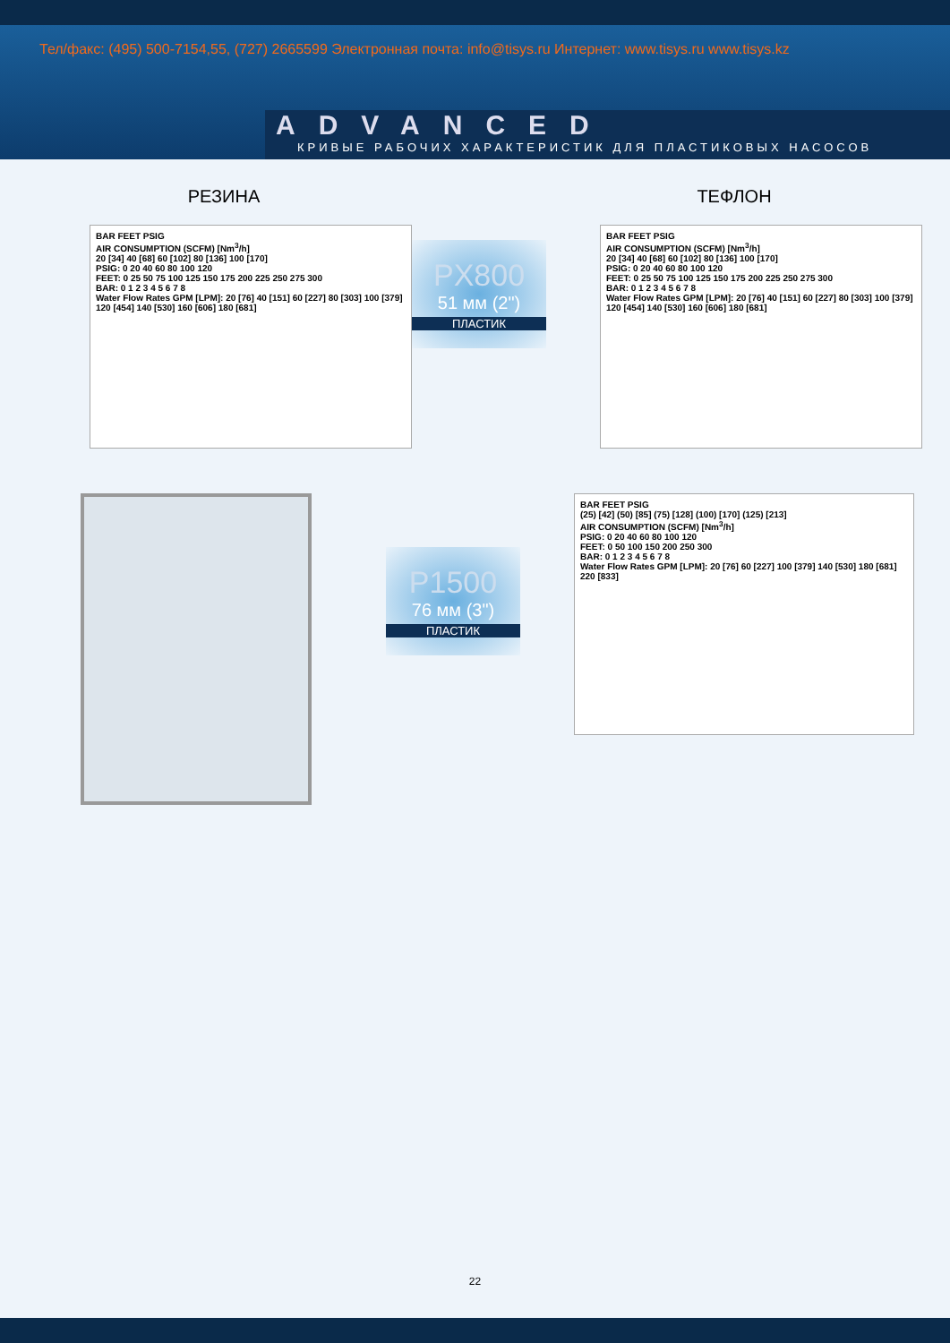Тел/факс: (495) 500-7154,55, (727) 2665599 Электронная почта: info@tisys.ru Интернет: www.tisys.ru www.tisys.kz
ADVANCED
КРИВЫЕ РАБОЧИХ ХАРАКТЕРИСТИК ДЛЯ ПЛАСТИКОВЫХ НАСОСОВ
РЕЗИНА
BAR FEET PSIG
AIR CONSUMPTION (SCFM) [Nm<sup>3</sup>/h]
20 [34] 40 [68] 60 [102] 80 [136] 100 [170]
PSIG: 0 20 40 60 80 100 120
FEET: 0 25 50 75 100 125 150 175 200 225 250 275 300
BAR: 0 1 2 3 4 5 6 7 8
Water Flow Rates GPM [LPM]: 20 [76] 40 [151] 60 [227] 80 [303] 100 [379] 120 [454] 140 [530] 160 [606] 180 [681]
PX800
51 мм (2")
ПЛАСТИК
ТЕФЛОН
BAR FEET PSIG
AIR CONSUMPTION (SCFM) [Nm<sup>3</sup>/h]
20 [34] 40 [68] 60 [102] 80 [136] 100 [170]
PSIG: 0 20 40 60 80 100 120
FEET: 0 25 50 75 100 125 150 175 200 225 250 275 300
BAR: 0 1 2 3 4 5 6 7 8
Water Flow Rates GPM [LPM]: 20 [76] 40 [151] 60 [227] 80 [303] 100 [379] 120 [454] 140 [530] 160 [606] 180 [681]
P1500
76 мм (3")
ПЛАСТИК
BAR FEET PSIG
(25) [42] (50) [85] (75) [128] (100) [170] (125) [213]
AIR CONSUMPTION (SCFM) [Nm<sup>3</sup>/h]
PSIG: 0 20 40 60 80 100 120
FEET: 0 50 100 150 200 250 300
BAR: 0 1 2 3 4 5 6 7 8
Water Flow Rates GPM [LPM]: 20 [76] 60 [227] 100 [379] 140 [530] 180 [681] 220 [833]
22